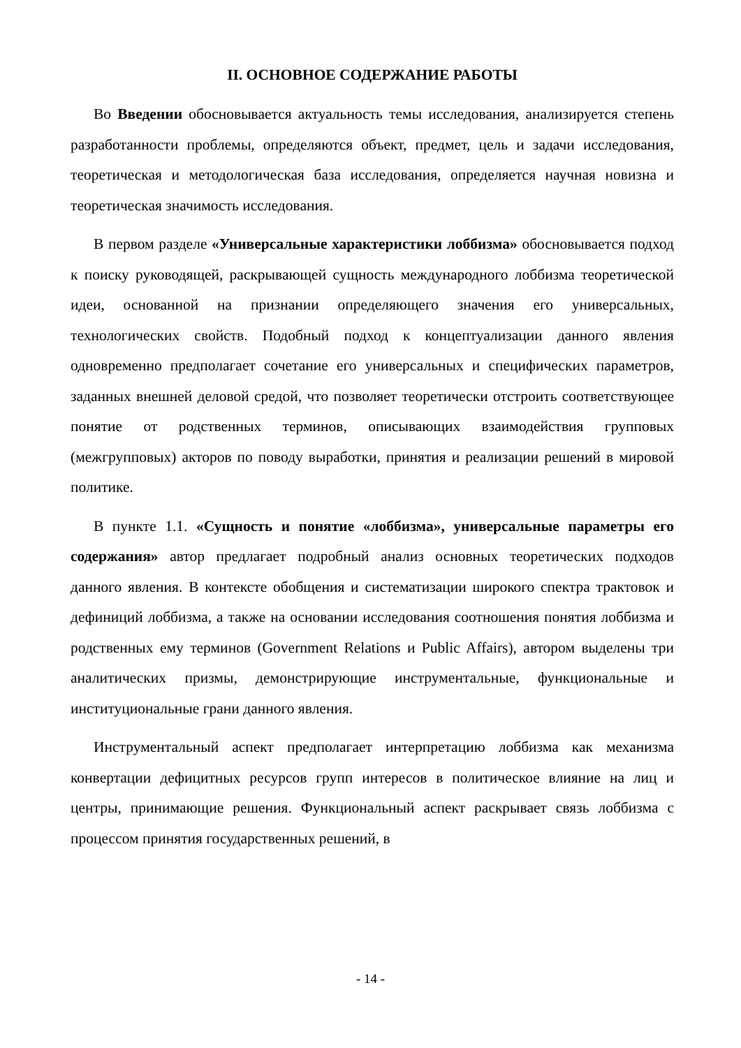II. ОСНОВНОЕ СОДЕРЖАНИЕ РАБОТЫ
Во Введении обосновывается актуальность темы исследования, анализируется степень разработанности проблемы, определяются объект, предмет, цель и задачи исследования, теоретическая и методологическая база исследования, определяется научная новизна и теоретическая значимость исследования.
В первом разделе «Универсальные характеристики лоббизма» обосновывается подход к поиску руководящей, раскрывающей сущность международного лоббизма теоретической идеи, основанной на признании определяющего значения его универсальных, технологических свойств. Подобный подход к концептуализации данного явления одновременно предполагает сочетание его универсальных и специфических параметров, заданных внешней деловой средой, что позволяет теоретически отстроить соответствующее понятие от родственных терминов, описывающих взаимодействия групповых (межгрупповых) акторов по поводу выработки, принятия и реализации решений в мировой политике.
В пункте 1.1. «Сущность и понятие «лоббизма», универсальные параметры его содержания» автор предлагает подробный анализ основных теоретических подходов данного явления. В контексте обобщения и систематизации широкого спектра трактовок и дефиниций лоббизма, а также на основании исследования соотношения понятия лоббизма и родственных ему терминов (Government Relations и Public Affairs), автором выделены три аналитических призмы, демонстрирующие инструментальные, функциональные и институциональные грани данного явления.
Инструментальный аспект предполагает интерпретацию лоббизма как механизма конвертации дефицитных ресурсов групп интересов в политическое влияние на лиц и центры, принимающие решения. Функциональный аспект раскрывает связь лоббизма с процессом принятия государственных решений, в
- 14 -